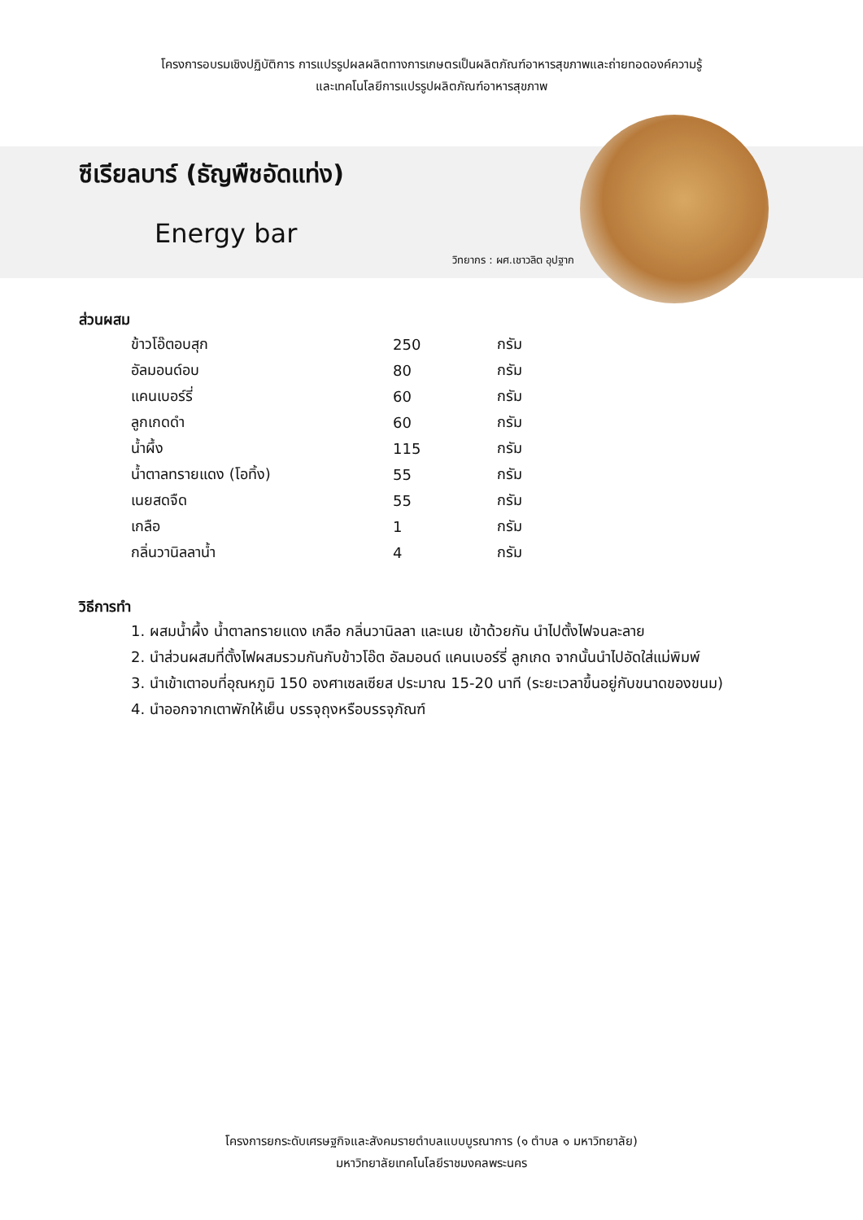โครงการอบรมเชิงปฏิบัติการ การแปรรูปผลผลิตทางการเกษตรเป็นผลิตภัณฑ์อาหารสุขภาพและถ่ายทอดองค์ความรู้
และเทคโนโลยีการแปรรูปผลิตภัณฑ์อาหารสุขภาพ
ซีเรียลบาร์ (ธัญพืชอัดแท่ง)
Energy bar
วิทยากร : ผศ.เชาวลิต อุปฐาก
ส่วนผสม
| ข้าวโอ๊ตอบสุก | 250 | กรัม |
| อัลมอนด์อบ | 80 | กรัม |
| แคนเบอร์รี่ | 60 | กรัม |
| ลูกเกดดำ | 60 | กรัม |
| น้ำผึ้ง | 115 | กรัม |
| น้ำตาลทรายแดง (โอทิ้ง) | 55 | กรัม |
| เนยสดจืด | 55 | กรัม |
| เกลือ | 1 | กรัม |
| กลิ่นวานิลลาน้ำ | 4 | กรัม |
วิธีการทำ
1. ผสมน้ำผึ้ง น้ำตาลทรายแดง เกลือ กลิ่นวานิลลา และเนย เข้าด้วยกัน นำไปตั้งไฟจนละลาย
2. นำส่วนผสมที่ตั้งไฟผสมรวมกันกับข้าวโอ๊ต อัลมอนด์ แคนเบอร์รี่ ลูกเกด จากนั้นนำไปอัดใส่แม่พิมพ์
3. นำเข้าเตาอบที่อุณหภูมิ 150 องศาเซลเซียส ประมาณ 15-20 นาที (ระยะเวลาขึ้นอยู่กับขนาดของขนม)
4. นำออกจากเตาพักให้เย็น บรรจุถุงหรือบรรจุภัณฑ์
โครงการยกระดับเศรษฐกิจและสังคมรายตำบลแบบบูรณาการ (๑ ตำบล ๑ มหาวิทยาลัย)
มหาวิทยาลัยเทคโนโลยีราชมงคลพระนคร